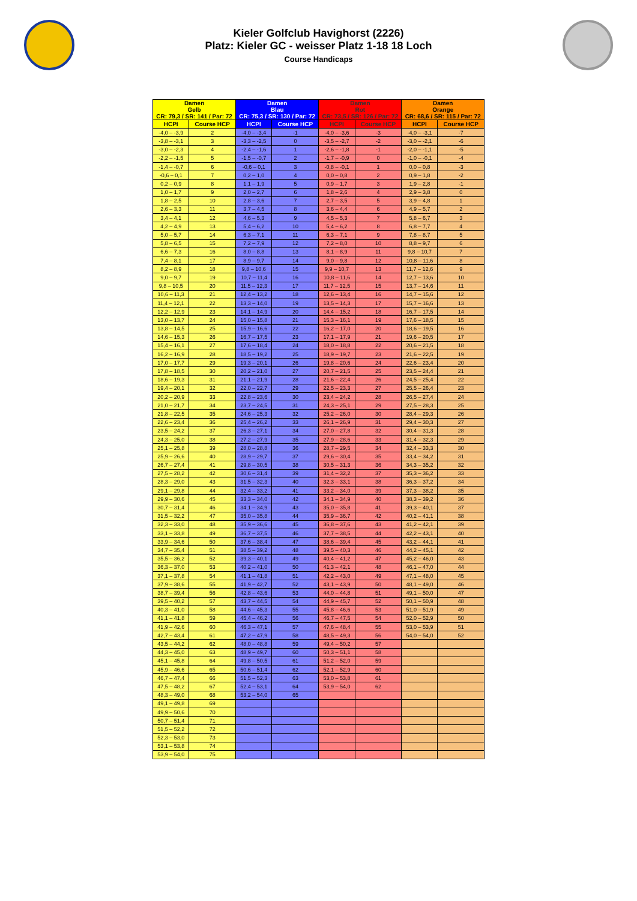Kieler Golfclub Havighorst (2226)
Platz: Kieler GC - weisser Platz 1-18 18 Loch
Course Handicaps
| Damen Gelb CR: 79,3 / SR: 141 / Par: 72 | | Damen Blau CR: 75,3 / SR: 130 / Par: 72 | | Damen Rot CR: 73,5 / SR: 126 / Par: 72 | | Damen Orange CR: 68,6 / SR: 115 / Par: 72 | |
| --- | --- | --- | --- | --- | --- | --- | --- |
| HCPI | Course HCP | HCPI | Course HCP | HCPI | Course HCP | HCPI | Course HCP |
| -4,0 – -3,9 | 2 | -4,0 – -3,4 | -1 | -4,0 – -3,6 | -3 | -4,0 – -3,1 | -7 |
| -3,8 – -3,1 | 3 | -3,3 – -2,5 | 0 | -3,5 – -2,7 | -2 | -3,0 – -2,1 | -6 |
| -3,0 – -2,3 | 4 | -2,4 – -1,6 | 1 | -2,6 – -1,8 | -1 | -2,0 – -1,1 | -5 |
| -2,2 – -1,5 | 5 | -1,5 – -0,7 | 2 | -1,7 – -0,9 | 0 | -1,0 – -0,1 | -4 |
| -1,4 – -0,7 | 6 | -0,6 – 0,1 | 3 | -0,8 – -0,1 | 1 | 0,0 – 0,8 | -3 |
| -0,6 – 0,1 | 7 | 0,2 – 1,0 | 4 | 0,0 – 0,8 | 2 | 0,9 – 1,8 | -2 |
| 0,2 – 0,9 | 8 | 1,1 – 1,9 | 5 | 0,9 – 1,7 | 3 | 1,9 – 2,8 | -1 |
| 1,0 – 1,7 | 9 | 2,0 – 2,7 | 6 | 1,8 – 2,6 | 4 | 2,9 – 3,8 | 0 |
| 1,8 – 2,5 | 10 | 2,8 – 3,6 | 7 | 2,7 – 3,5 | 5 | 3,9 – 4,8 | 1 |
| 2,6 – 3,3 | 11 | 3,7 – 4,5 | 8 | 3,6 – 4,4 | 6 | 4,9 – 5,7 | 2 |
| 3,4 – 4,1 | 12 | 4,6 – 5,3 | 9 | 4,5 – 5,3 | 7 | 5,8 – 6,7 | 3 |
| 4,2 – 4,9 | 13 | 5,4 – 6,2 | 10 | 5,4 – 6,2 | 8 | 6,8 – 7,7 | 4 |
| 5,0 – 5,7 | 14 | 6,3 – 7,1 | 11 | 6,3 – 7,1 | 9 | 7,8 – 8,7 | 5 |
| 5,8 – 6,5 | 15 | 7,2 – 7,9 | 12 | 7,2 – 8,0 | 10 | 8,8 – 9,7 | 6 |
| 6,6 – 7,3 | 16 | 8,0 – 8,8 | 13 | 8,1 – 8,9 | 11 | 9,8 – 10,7 | 7 |
| 7,4 – 8,1 | 17 | 8,9 – 9,7 | 14 | 9,0 – 9,8 | 12 | 10,8 – 11,6 | 8 |
| 8,2 – 8,9 | 18 | 9,8 – 10,6 | 15 | 9,9 – 10,7 | 13 | 11,7 – 12,6 | 9 |
| 9,0 – 9,7 | 19 | 10,7 – 11,4 | 16 | 10,8 – 11,6 | 14 | 12,7 – 13,6 | 10 |
| 9,8 – 10,5 | 20 | 11,5 – 12,3 | 17 | 11,7 – 12,5 | 15 | 13,7 – 14,6 | 11 |
| 10,6 – 11,3 | 21 | 12,4 – 13,2 | 18 | 12,6 – 13,4 | 16 | 14,7 – 15,6 | 12 |
| 11,4 – 12,1 | 22 | 13,3 – 14,0 | 19 | 13,5 – 14,3 | 17 | 15,7 – 16,6 | 13 |
| 12,2 – 12,9 | 23 | 14,1 – 14,9 | 20 | 14,4 – 15,2 | 18 | 16,7 – 17,5 | 14 |
| 13,0 – 13,7 | 24 | 15,0 – 15,8 | 21 | 15,3 – 16,1 | 19 | 17,6 – 18,5 | 15 |
| 13,8 – 14,5 | 25 | 15,9 – 16,6 | 22 | 16,2 – 17,0 | 20 | 18,6 – 19,5 | 16 |
| 14,6 – 15,3 | 26 | 16,7 – 17,5 | 23 | 17,1 – 17,9 | 21 | 19,6 – 20,5 | 17 |
| 15,4 – 16,1 | 27 | 17,6 – 18,4 | 24 | 18,0 – 18,8 | 22 | 20,6 – 21,5 | 18 |
| 16,2 – 16,9 | 28 | 18,5 – 19,2 | 25 | 18,9 – 19,7 | 23 | 21,6 – 22,5 | 19 |
| 17,0 – 17,7 | 29 | 19,3 – 20,1 | 26 | 19,8 – 20,6 | 24 | 22,6 – 23,4 | 20 |
| 17,8 – 18,5 | 30 | 20,2 – 21,0 | 27 | 20,7 – 21,5 | 25 | 23,5 – 24,4 | 21 |
| 18,6 – 19,3 | 31 | 21,1 – 21,9 | 28 | 21,6 – 22,4 | 26 | 24,5 – 25,4 | 22 |
| 19,4 – 20,1 | 32 | 22,0 – 22,7 | 29 | 22,5 – 23,3 | 27 | 25,5 – 26,4 | 23 |
| 20,2 – 20,9 | 33 | 22,8 – 23,6 | 30 | 23,4 – 24,2 | 28 | 26,5 – 27,4 | 24 |
| 21,0 – 21,7 | 34 | 23,7 – 24,5 | 31 | 24,3 – 25,1 | 29 | 27,5 – 28,3 | 25 |
| 21,8 – 22,5 | 35 | 24,6 – 25,3 | 32 | 25,2 – 26,0 | 30 | 28,4 – 29,3 | 26 |
| 22,6 – 23,4 | 36 | 25,4 – 26,2 | 33 | 26,1 – 26,9 | 31 | 29,4 – 30,3 | 27 |
| 23,5 – 24,2 | 37 | 26,3 – 27,1 | 34 | 27,0 – 27,8 | 32 | 30,4 – 31,3 | 28 |
| 24,3 – 25,0 | 38 | 27,2 – 27,9 | 35 | 27,9 – 28,6 | 33 | 31,4 – 32,3 | 29 |
| 25,1 – 25,8 | 39 | 28,0 – 28,8 | 36 | 28,7 – 29,5 | 34 | 32,4 – 33,3 | 30 |
| 25,9 – 26,6 | 40 | 28,9 – 29,7 | 37 | 29,6 – 30,4 | 35 | 33,4 – 34,2 | 31 |
| 26,7 – 27,4 | 41 | 29,8 – 30,5 | 38 | 30,5 – 31,3 | 36 | 34,3 – 35,2 | 32 |
| 27,5 – 28,2 | 42 | 30,6 – 31,4 | 39 | 31,4 – 32,2 | 37 | 35,3 – 36,2 | 33 |
| 28,3 – 29,0 | 43 | 31,5 – 32,3 | 40 | 32,3 – 33,1 | 38 | 36,3 – 37,2 | 34 |
| 29,1 – 29,8 | 44 | 32,4 – 33,2 | 41 | 33,2 – 34,0 | 39 | 37,3 – 38,2 | 35 |
| 29,9 – 30,6 | 45 | 33,3 – 34,0 | 42 | 34,1 – 34,9 | 40 | 38,3 – 39,2 | 36 |
| 30,7 – 31,4 | 46 | 34,1 – 34,9 | 43 | 35,0 – 35,8 | 41 | 39,3 – 40,1 | 37 |
| 31,5 – 32,2 | 47 | 35,0 – 35,8 | 44 | 35,9 – 36,7 | 42 | 40,2 – 41,1 | 38 |
| 32,3 – 33,0 | 48 | 35,9 – 36,6 | 45 | 36,8 – 37,6 | 43 | 41,2 – 42,1 | 39 |
| 33,1 – 33,8 | 49 | 36,7 – 37,5 | 46 | 37,7 – 38,5 | 44 | 42,2 – 43,1 | 40 |
| 33,9 – 34,6 | 50 | 37,6 – 38,4 | 47 | 38,6 – 39,4 | 45 | 43,2 – 44,1 | 41 |
| 34,7 – 35,4 | 51 | 38,5 – 39,2 | 48 | 39,5 – 40,3 | 46 | 44,2 – 45,1 | 42 |
| 35,5 – 36,2 | 52 | 39,3 – 40,1 | 49 | 40,4 – 41,2 | 47 | 45,2 – 46,0 | 43 |
| 36,3 – 37,0 | 53 | 40,2 – 41,0 | 50 | 41,3 – 42,1 | 48 | 46,1 – 47,0 | 44 |
| 37,1 – 37,8 | 54 | 41,1 – 41,8 | 51 | 42,2 – 43,0 | 49 | 47,1 – 48,0 | 45 |
| 37,9 – 38,6 | 55 | 41,9 – 42,7 | 52 | 43,1 – 43,9 | 50 | 48,1 – 49,0 | 46 |
| 38,7 – 39,4 | 56 | 42,8 – 43,6 | 53 | 44,0 – 44,8 | 51 | 49,1 – 50,0 | 47 |
| 39,5 – 40,2 | 57 | 43,7 – 44,5 | 54 | 44,9 – 45,7 | 52 | 50,1 – 50,9 | 48 |
| 40,3 – 41,0 | 58 | 44,6 – 45,3 | 55 | 45,8 – 46,6 | 53 | 51,0 – 51,9 | 49 |
| 41,1 – 41,8 | 59 | 45,4 – 46,2 | 56 | 46,7 – 47,5 | 54 | 52,0 – 52,9 | 50 |
| 41,9 – 42,6 | 60 | 46,3 – 47,1 | 57 | 47,6 – 48,4 | 55 | 53,0 – 53,9 | 51 |
| 42,7 – 43,4 | 61 | 47,2 – 47,9 | 58 | 48,5 – 49,3 | 56 | 54,0 – 54,0 | 52 |
| 43,5 – 44,2 | 62 | 48,0 – 48,8 | 59 | 49,4 – 50,2 | 57 | | |
| 44,3 – 45,0 | 63 | 48,9 – 49,7 | 60 | 50,3 – 51,1 | 58 | | |
| 45,1 – 45,8 | 64 | 49,8 – 50,5 | 61 | 51,2 – 52,0 | 59 | | |
| 45,9 – 46,6 | 65 | 50,6 – 51,4 | 62 | 52,1 – 52,9 | 60 | | |
| 46,7 – 47,4 | 66 | 51,5 – 52,3 | 63 | 53,0 – 53,8 | 61 | | |
| 47,5 – 48,2 | 67 | 52,4 – 53,1 | 64 | 53,9 – 54,0 | 62 | | |
| 48,3 – 49,0 | 68 | 53,2 – 54,0 | 65 | | | | |
| 49,1 – 49,8 | 69 | | | | | | |
| 49,9 – 50,6 | 70 | | | | | | |
| 50,7 – 51,4 | 71 | | | | | | |
| 51,5 – 52,2 | 72 | | | | | | |
| 52,3 – 53,0 | 73 | | | | | | |
| 53,1 – 53,8 | 74 | | | | | | |
| 53,9 – 54,0 | 75 | | | | | | |